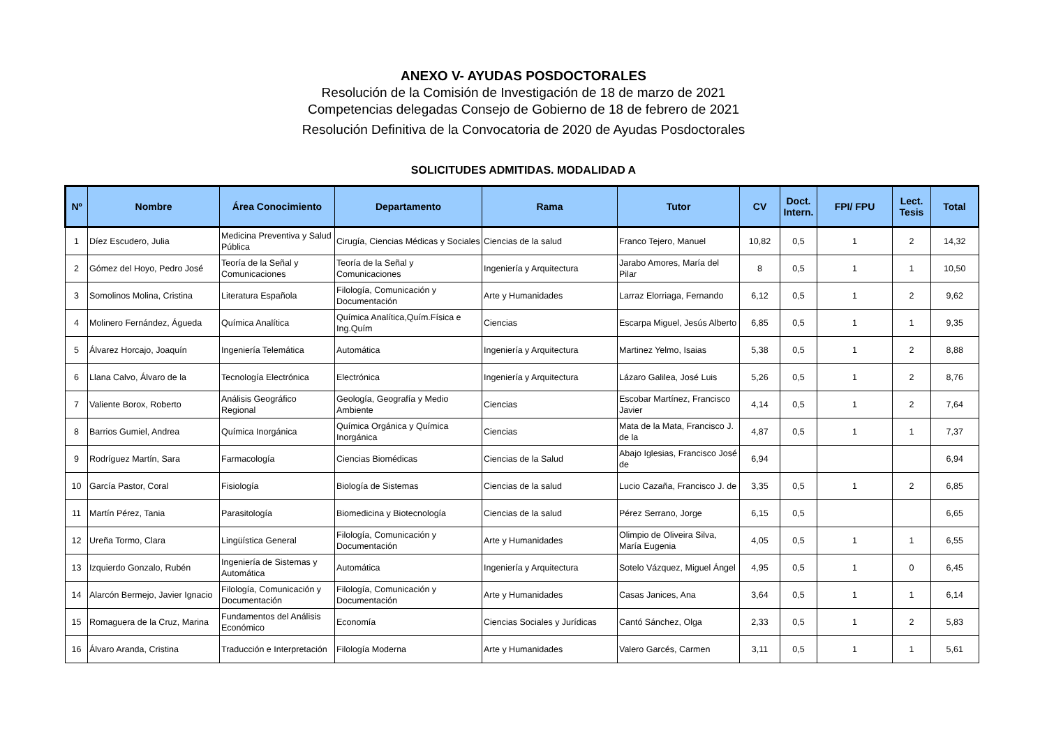ANEXO V- AYUDAS POSDOCTORALES
Resolución de la Comisión de Investigación de 18 de marzo de 2021
Competencias delegadas Consejo de Gobierno de 18 de febrero de 2021
Resolución Definitiva de la Convocatoria de 2020 de Ayudas Posdoctorales
SOLICITUDES ADMITIDAS. MODALIDAD A
| Nº | Nombre | Área Conocimiento | Departamento | Rama | Tutor | CV | Doct. Intern. | FPI/ FPU | Lect. Tesis | Total |
| --- | --- | --- | --- | --- | --- | --- | --- | --- | --- | --- |
| 1 | Díez Escudero, Julia | Medicina Preventiva y Salud Pública | Cirugía, Ciencias Médicas y Sociales | Ciencias de la salud | Franco Tejero, Manuel | 10,82 | 0,5 | 1 | 2 | 14,32 |
| 2 | Gómez del Hoyo, Pedro José | Teoría de la Señal y Comunicaciones | Teoría de la Señal y Comunicaciones | Ingeniería y Arquitectura | Jarabo Amores, María del Pilar | 8 | 0,5 | 1 | 1 | 10,50 |
| 3 | Somolinos Molina, Cristina | Literatura Española | Filología, Comunicación y Documentación | Arte y Humanidades | Larraz Elorriaga, Fernando | 6,12 | 0,5 | 1 | 2 | 9,62 |
| 4 | Molinero Fernández, Águeda | Química Analítica | Química Analítica,Quím.Física e Ing.Quím | Ciencias | Escarpa Miguel, Jesús Alberto | 6,85 | 0,5 | 1 | 1 | 9,35 |
| 5 | Álvarez Horcajo, Joaquín | Ingeniería Telemática | Automática | Ingeniería y Arquitectura | Martinez Yelmo, Isaias | 5,38 | 0,5 | 1 | 2 | 8,88 |
| 6 | Llana Calvo, Álvaro de la | Tecnología Electrónica | Electrónica | Ingeniería y Arquitectura | Lázaro Galilea, José Luis | 5,26 | 0,5 | 1 | 2 | 8,76 |
| 7 | Valiente Borox, Roberto | Análisis Geográfico Regional | Geología, Geografía y Medio Ambiente | Ciencias | Escobar Martínez, Francisco Javier | 4,14 | 0,5 | 1 | 2 | 7,64 |
| 8 | Barrios Gumiel, Andrea | Química Inorgánica | Química Orgánica y Química Inorgánica | Ciencias | Mata de la Mata, Francisco J. de la | 4,87 | 0,5 | 1 | 1 | 7,37 |
| 9 | Rodríguez Martín, Sara | Farmacología | Ciencias Biomédicas | Ciencias de la Salud | Abajo Iglesias, Francisco José de | 6,94 | | | | 6,94 |
| 10 | García Pastor, Coral | Fisiología | Biología de Sistemas | Ciencias de la salud | Lucio Cazaña, Francisco J. de | 3,35 | 0,5 | 1 | 2 | 6,85 |
| 11 | Martín Pérez, Tania | Parasitología | Biomedicina y Biotecnología | Ciencias de la salud | Pérez Serrano, Jorge | 6,15 | 0,5 | | | 6,65 |
| 12 | Ureña Tormo, Clara | Lingüística General | Filología, Comunicación y Documentación | Arte y Humanidades | Olimpio de Oliveira Silva, María Eugenia | 4,05 | 0,5 | 1 | 1 | 6,55 |
| 13 | Izquierdo Gonzalo, Rubén | Ingeniería de Sistemas y Automática | Automática | Ingeniería y Arquitectura | Sotelo Vázquez, Miguel Ángel | 4,95 | 0,5 | 1 | 0 | 6,45 |
| 14 | Alarcón Bermejo, Javier Ignacio | Filología, Comunicación y Documentación | Filología, Comunicación y Documentación | Arte y Humanidades | Casas Janices, Ana | 3,64 | 0,5 | 1 | 1 | 6,14 |
| 15 | Romaguera de la Cruz, Marina | Fundamentos del Análisis Económico | Economía | Ciencias Sociales y Jurídicas | Cantó Sánchez, Olga | 2,33 | 0,5 | 1 | 2 | 5,83 |
| 16 | Álvaro Aranda, Cristina | Traducción e Interpretación | Filología Moderna | Arte y Humanidades | Valero Garcés, Carmen | 3,11 | 0,5 | 1 | 1 | 5,61 |